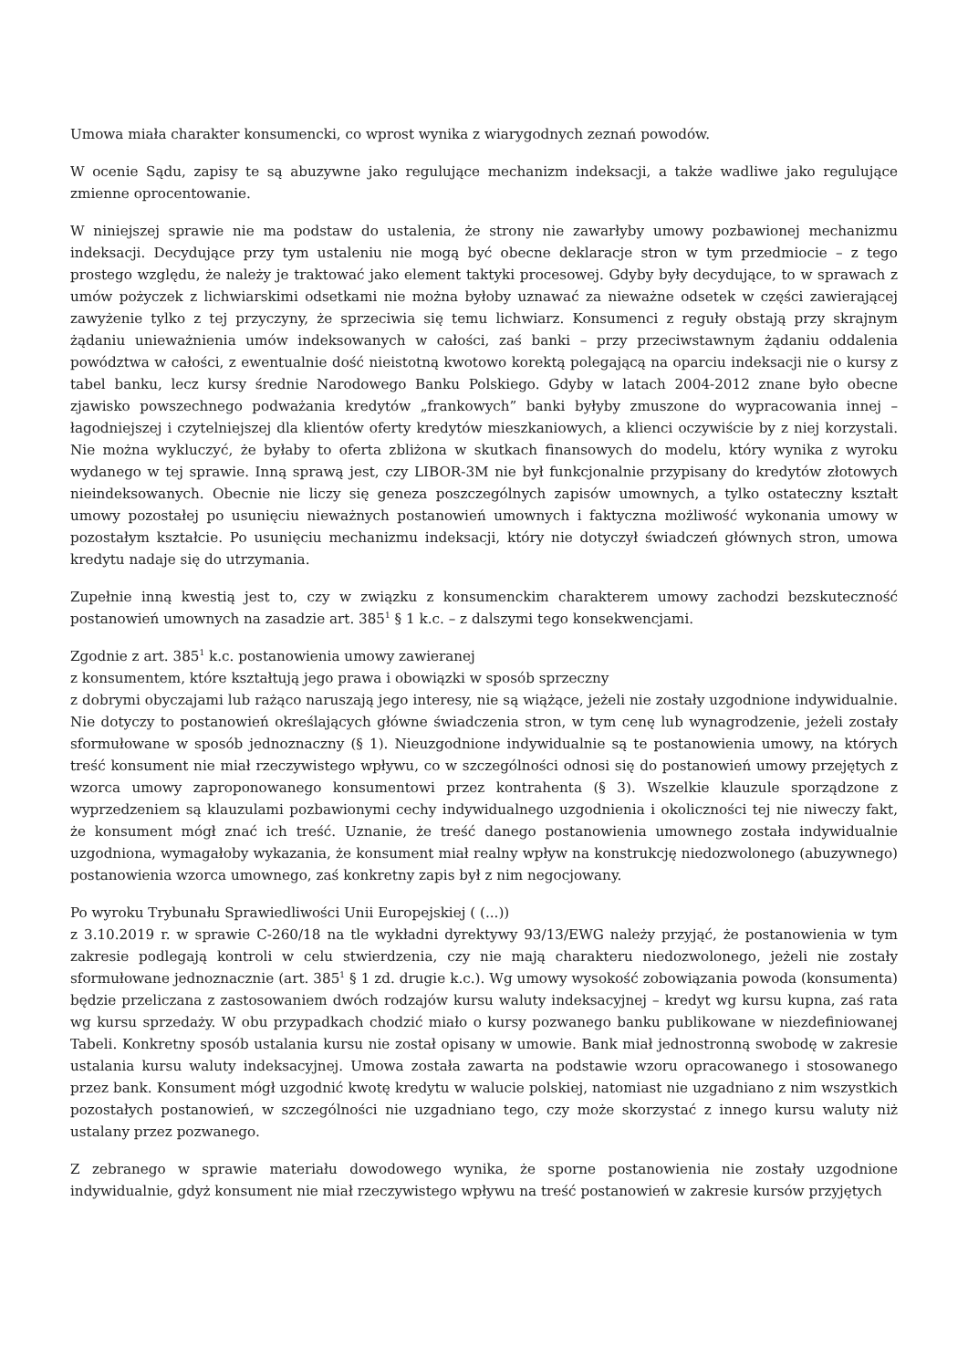Umowa miała charakter konsumencki, co wprost wynika z wiarygodnych zeznań powodów.
W ocenie Sądu, zapisy te są abuzywne jako regulujące mechanizm indeksacji, a także wadliwe jako regulujące zmienne oprocentowanie.
W niniejszej sprawie nie ma podstaw do ustalenia, że strony nie zawarłyby umowy pozbawionej mechanizmu indeksacji. Decydujące przy tym ustaleniu nie mogą być obecne deklaracje stron w tym przedmiocie – z tego prostego względu, że należy je traktować jako element taktyki procesowej. Gdyby były decydujące, to w sprawach z umów pożyczek z lichwiarskimi odsetkami nie można byłoby uznawać za nieważne odsetek w części zawierającej zawyżenie tylko z tej przyczyny, że sprzeciwia się temu lichwiarz. Konsumenci z reguły obstają przy skrajnym żądaniu unieważnienia umów indeksowanych w całości, zaś banki – przy przeciwstawnym żądaniu oddalenia powództwa w całości, z ewentualnie dość nieistotną kwotowo korektą polegającą na oparciu indeksacji nie o kursy z tabel banku, lecz kursy średnie Narodowego Banku Polskiego. Gdyby w latach 2004-2012 znane było obecne zjawisko powszechnego podważania kredytów „frankowych” banki byłyby zmuszone do wypracowania innej – łagodniejszej i czytelniejszej dla klientów oferty kredytów mieszkaniowych, a klienci oczywiście by z niej korzystali. Nie można wykluczyć, że byłaby to oferta zbliżona w skutkach finansowych do modelu, który wynika z wyroku wydanego w tej sprawie. Inną sprawą jest, czy LIBOR-3M nie był funkcjonalnie przypisany do kredytów złotowych nieindeksowanych. Obecnie nie liczy się geneza poszczególnych zapisów umownych, a tylko ostateczny kształt umowy pozostałej po usunięciu nieważnych postanowień umownych i faktyczna możliwość wykonania umowy w pozostałym kształcie. Po usunięciu mechanizmu indeksacji, który nie dotyczył świadczeń głównych stron, umowa kredytu nadaje się do utrzymania.
Zupełnie inną kwestią jest to, czy w związku z konsumenckim charakterem umowy zachodzi bezskuteczność postanowień umownych na zasadzie art. 385<sup>1</sup> § 1 k.c. – z dalszymi tego konsekwencjami.
Zgodnie z art. 385<sup>1</sup> k.c. postanowienia umowy zawieranej
z konsumentem, które kształtują jego prawa i obowiązki w sposób sprzeczny
z dobrymi obyczajami lub rażąco naruszają jego interesy, nie są wiążące, jeżeli nie zostały uzgodnione indywidualnie. Nie dotyczy to postanowień określających główne świadczenia stron, w tym cenę lub wynagrodzenie, jeżeli zostały sformułowane w sposób jednoznaczny (§ 1). Nieuzgodnione indywidualnie są te postanowienia umowy, na których treść konsument nie miał rzeczywistego wpływu, co w szczególności odnosi się do postanowień umowy przejętych z wzorca umowy zaproponowanego konsumentowi przez kontrahenta (§ 3). Wszelkie klauzule sporządzone z wyprzedzeniem są klauzulami pozbawionymi cechy indywidualnego uzgodnienia i okoliczności tej nie niweczy fakt, że konsument mógł znać ich treść. Uznanie, że treść danego postanowienia umownego została indywidualnie uzgodniona, wymagałoby wykazania, że konsument miał realny wpływ na konstrukcję niedozwolonego (abuzywnego) postanowienia wzorca umownego, zaś konkretny zapis był z nim negocjowany.
Po wyroku Trybunału Sprawiedliwości Unii Europejskiej ( (...))
z 3.10.2019 r. w sprawie C-260/18 na tle wykładni dyrektywy 93/13/EWG należy przyjąć, że postanowienia w tym zakresie podlegają kontroli w celu stwierdzenia, czy nie mają charakteru niedozwolonego, jeżeli nie zostały sformułowane jednoznacznie (art. 385<sup>1</sup> § 1 zd. drugie k.c.). Wg umowy wysokość zobowiązania powoda (konsumenta) będzie przeliczana z zastosowaniem dwóch rodzajów kursu waluty indeksacyjnej – kredyt wg kursu kupna, zaś rata wg kursu sprzedaży. W obu przypadkach chodzić miało o kursy pozwanego banku publikowane w niezdefiniowanej Tabeli. Konkretny sposób ustalania kursu nie został opisany w umowie. Bank miał jednostronną swobodę w zakresie ustalania kursu waluty indeksacyjnej. Umowa została zawarta na podstawie wzoru opracowanego i stosowanego przez bank. Konsument mógł uzgodnić kwotę kredytu w walucie polskiej, natomiast nie uzgadniano z nim wszystkich pozostałych postanowień, w szczególności nie uzgadniano tego, czy może skorzystać z innego kursu waluty niż ustalany przez pozwanego.
Z zebranego w sprawie materiału dowodowego wynika, że sporne postanowienia nie zostały uzgodnione indywidualnie, gdyż konsument nie miał rzeczywistego wpływu na treść postanowień w zakresie kursów przyjętych